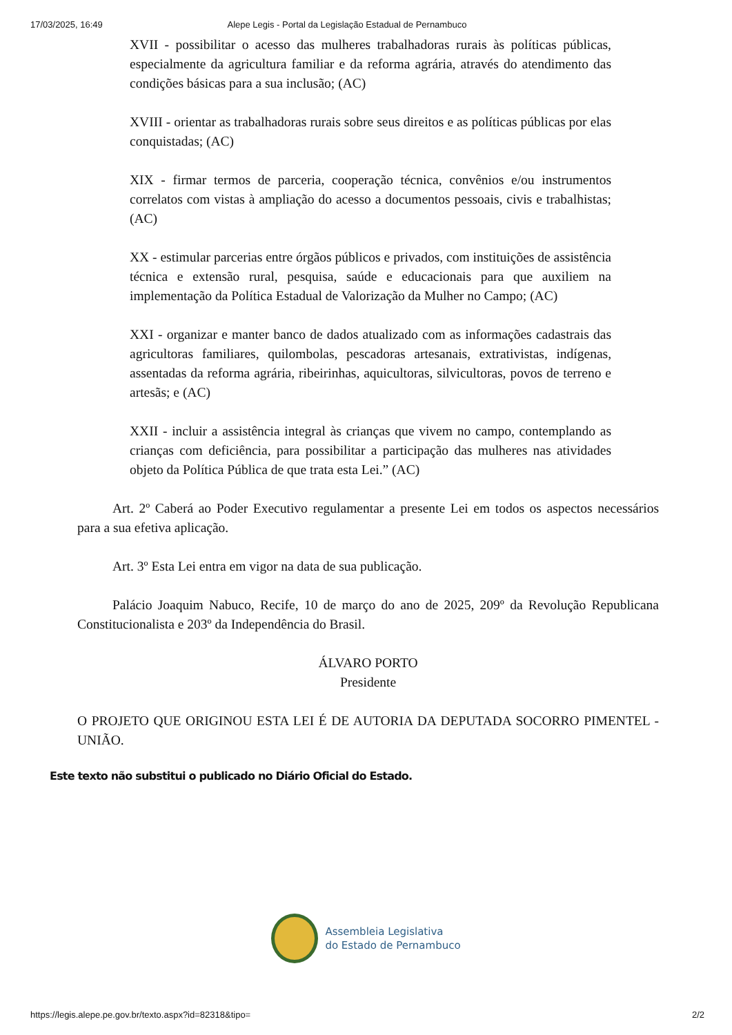17/03/2025, 16:49 Alepe Legis - Portal da Legislação Estadual de Pernambuco
XVII - possibilitar o acesso das mulheres trabalhadoras rurais às políticas públicas, especialmente da agricultura familiar e da reforma agrária, através do atendimento das condições básicas para a sua inclusão; (AC)
XVIII - orientar as trabalhadoras rurais sobre seus direitos e as políticas públicas por elas conquistadas; (AC)
XIX - firmar termos de parceria, cooperação técnica, convênios e/ou instrumentos correlatos com vistas à ampliação do acesso a documentos pessoais, civis e trabalhistas; (AC)
XX - estimular parcerias entre órgãos públicos e privados, com instituições de assistência técnica e extensão rural, pesquisa, saúde e educacionais para que auxiliem na implementação da Política Estadual de Valorização da Mulher no Campo; (AC)
XXI - organizar e manter banco de dados atualizado com as informações cadastrais das agricultoras familiares, quilombolas, pescadoras artesanais, extrativistas, indígenas, assentadas da reforma agrária, ribeirinhas, aquicultoras, silvicultoras, povos de terreno e artesãs; e (AC)
XXII - incluir a assistência integral às crianças que vivem no campo, contemplando as crianças com deficiência, para possibilitar a participação das mulheres nas atividades objeto da Política Pública de que trata esta Lei.” (AC)
Art. 2º Caberá ao Poder Executivo regulamentar a presente Lei em todos os aspectos necessários para a sua efetiva aplicação.
Art. 3º Esta Lei entra em vigor na data de sua publicação.
Palácio Joaquim Nabuco, Recife, 10 de março do ano de 2025, 209º da Revolução Republicana Constitucionalista e 203º da Independência do Brasil.
ÁLVARO PORTO
Presidente
O PROJETO QUE ORIGINOU ESTA LEI É DE AUTORIA DA DEPUTADA SOCORRO PIMENTEL - UNIÃO.
Este texto não substitui o publicado no Diário Oficial do Estado.
Assembleia Legislativa
do Estado de Pernambuco
https://legis.alepe.pe.gov.br/texto.aspx?id=82318&tipo= 2/2